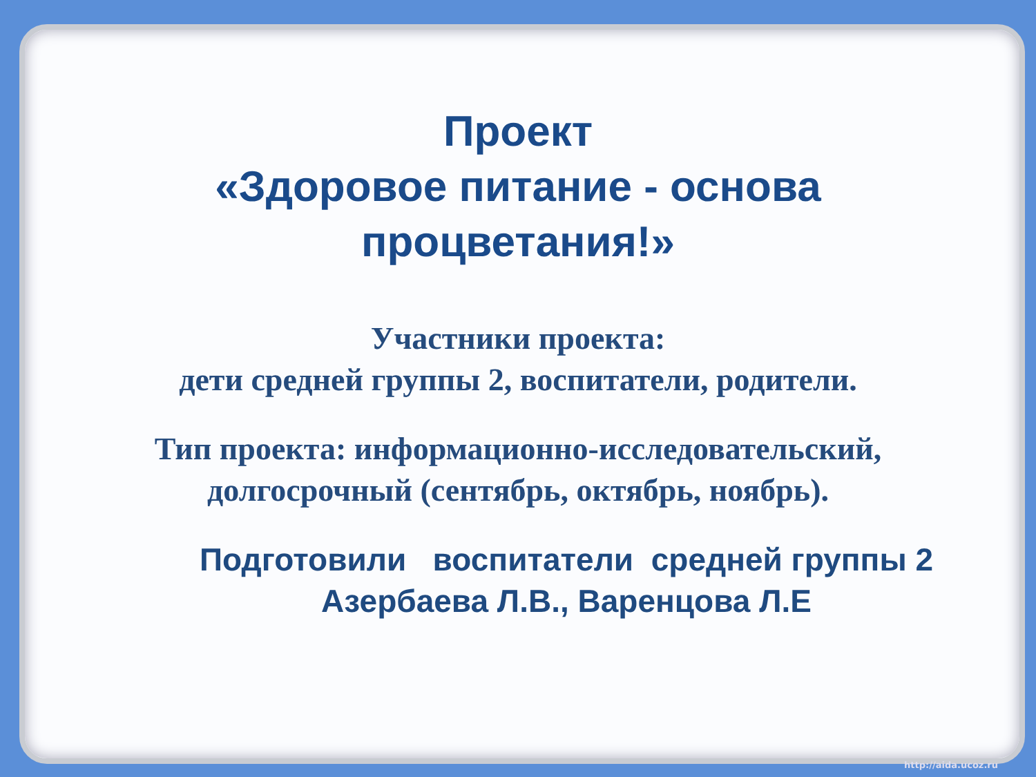Проект
«Здоровое питание - основа
процветания!»
Участники проекта:
дети средней группы 2, воспитатели, родители.
Тип проекта: информационно-исследовательский,
долгосрочный (сентябрь, октябрь, ноябрь).
Подготовили воспитатели средней группы 2
Азербаева Л.В., Варенцова Л.Е
http://aida.ucoz.ru